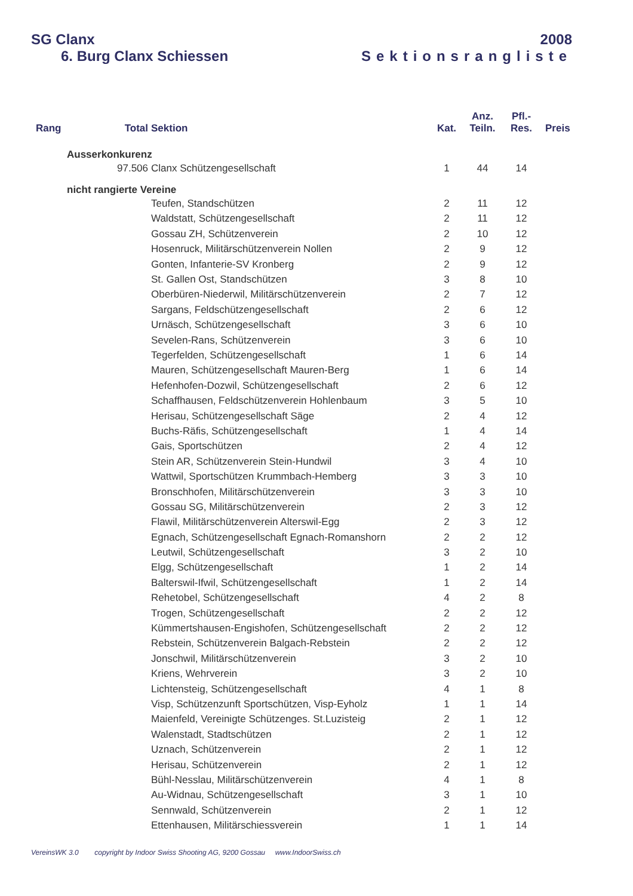SG Clanx 2008
6. Burg Clanx Schiessen Sektionsrangliste
| Rang | Total | Sektion | Kat. | Anz. Teiln. | Pfl.- Res. | Preis |
| --- | --- | --- | --- | --- | --- | --- |
| Ausserkonkurenz | | | | | | |
| | 97.506 | Clanx Schützengesellschaft | 1 | 44 | 14 | |
| nicht rangierte Vereine | | | | | | |
| | | Teufen, Standschützen | 2 | 11 | 12 | |
| | | Waldstatt, Schützengesellschaft | 2 | 11 | 12 | |
| | | Gossau ZH, Schützenverein | 2 | 10 | 12 | |
| | | Hosenruck, Militärschützenverein Nollen | 2 | 9 | 12 | |
| | | Gonten, Infanterie-SV Kronberg | 2 | 9 | 12 | |
| | | St. Gallen Ost, Standschützen | 3 | 8 | 10 | |
| | | Oberbüren-Niederwil, Militärschützenverein | 2 | 7 | 12 | |
| | | Sargans, Feldschützengesellschaft | 2 | 6 | 12 | |
| | | Urnäsch, Schützengesellschaft | 3 | 6 | 10 | |
| | | Sevelen-Rans, Schützenverein | 3 | 6 | 10 | |
| | | Tegerfelden, Schützengesellschaft | 1 | 6 | 14 | |
| | | Mauren, Schützengesellschaft Mauren-Berg | 1 | 6 | 14 | |
| | | Hefenhofen-Dozwil, Schützengesellschaft | 2 | 6 | 12 | |
| | | Schaffhausen, Feldschützenverein Hohlenbaum | 3 | 5 | 10 | |
| | | Herisau, Schützengesellschaft Säge | 2 | 4 | 12 | |
| | | Buchs-Räfis, Schützengesellschaft | 1 | 4 | 14 | |
| | | Gais, Sportschützen | 2 | 4 | 12 | |
| | | Stein AR, Schützenverein Stein-Hundwil | 3 | 4 | 10 | |
| | | Wattwil, Sportschützen Krummbach-Hemberg | 3 | 3 | 10 | |
| | | Bronschhofen, Militärschützenverein | 3 | 3 | 10 | |
| | | Gossau SG, Militärschützenverein | 2 | 3 | 12 | |
| | | Flawil, Militärschützenverein Alterswil-Egg | 2 | 3 | 12 | |
| | | Egnach, Schützengesellschaft Egnach-Romanshorn | 2 | 2 | 12 | |
| | | Leutwil, Schützengesellschaft | 3 | 2 | 10 | |
| | | Elgg, Schützengesellschaft | 1 | 2 | 14 | |
| | | Balterswil-Ifwil, Schützengesellschaft | 1 | 2 | 14 | |
| | | Rehetobel, Schützengesellschaft | 4 | 2 | 8 | |
| | | Trogen, Schützengesellschaft | 2 | 2 | 12 | |
| | | Kümmertshausen-Engishofen, Schützengesellschaft | 2 | 2 | 12 | |
| | | Rebstein, Schützenverein Balgach-Rebstein | 2 | 2 | 12 | |
| | | Jonschwil, Militärschützenverein | 3 | 2 | 10 | |
| | | Kriens, Wehrverein | 3 | 2 | 10 | |
| | | Lichtensteig, Schützengesellschaft | 4 | 1 | 8 | |
| | | Visp, Schützenzunft Sportschützen, Visp-Eyholz | 1 | 1 | 14 | |
| | | Maienfeld, Vereinigte Schützenges. St.Luzisteig | 2 | 1 | 12 | |
| | | Walenstadt, Stadtschützen | 2 | 1 | 12 | |
| | | Uznach, Schützenverein | 2 | 1 | 12 | |
| | | Herisau, Schützenverein | 2 | 1 | 12 | |
| | | Bühl-Nesslau, Militärschützenverein | 4 | 1 | 8 | |
| | | Au-Widnau, Schützengesellschaft | 3 | 1 | 10 | |
| | | Sennwald, Schützenverein | 2 | 1 | 12 | |
| | | Ettenhausen, Militärschiessverein | 1 | 1 | 14 | |
VereinsWK 3.0 copyright by Indoor Swiss Shooting AG, 9200 Gossau www.IndoorSwiss.ch